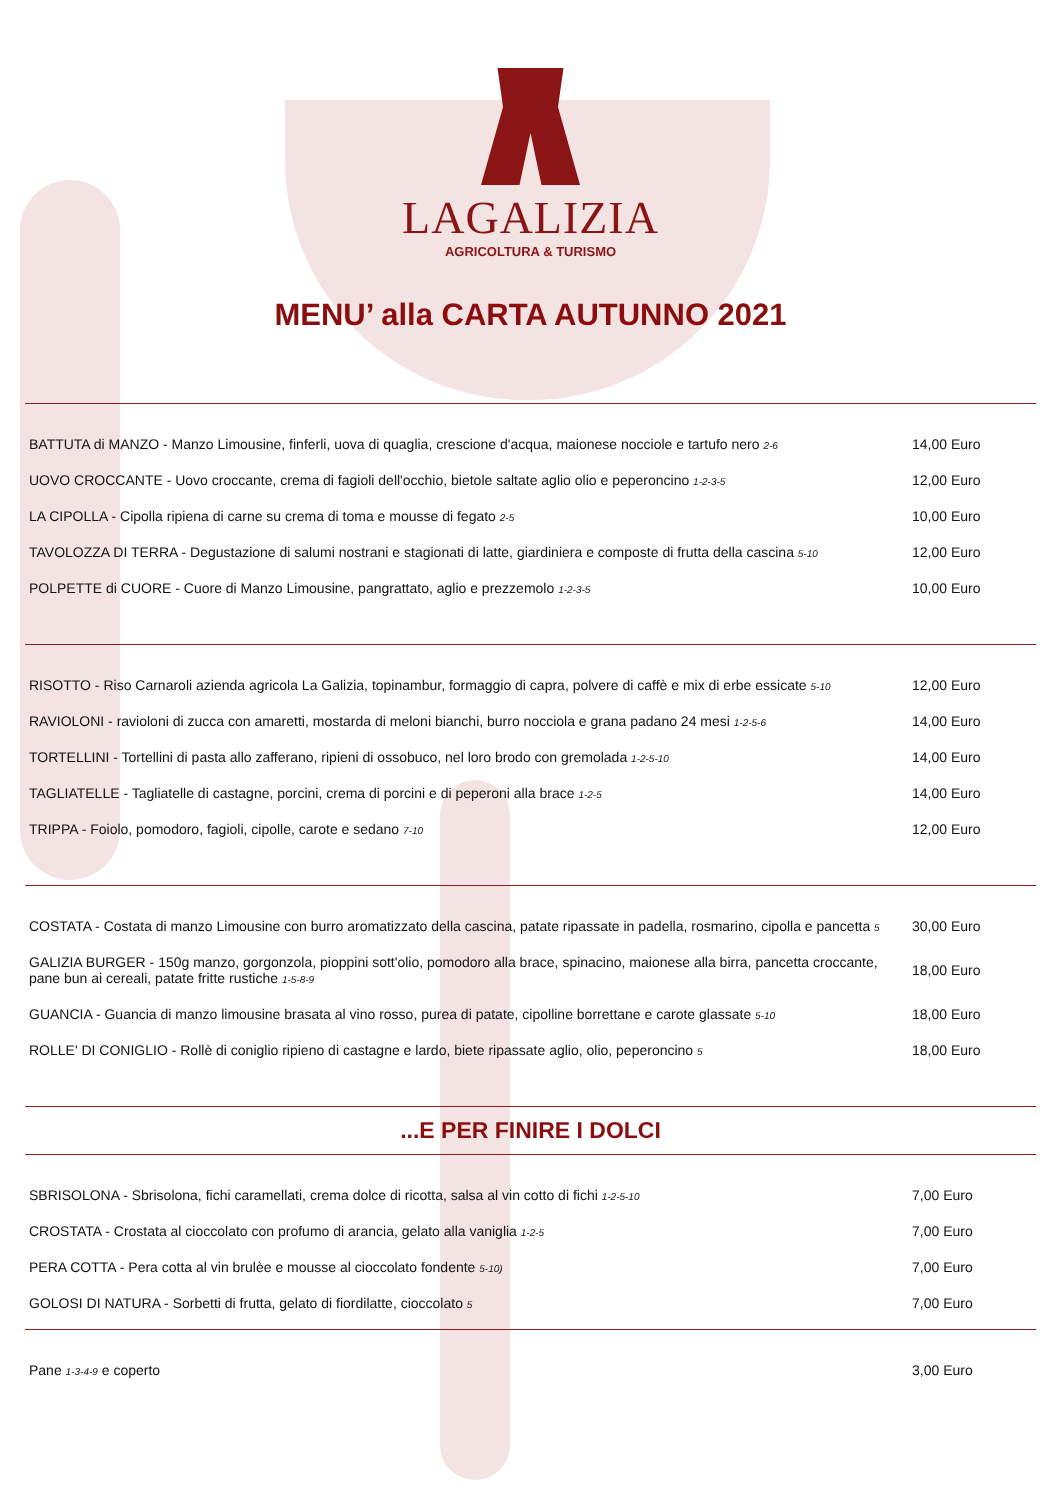LAGALIZIA
AGRICOLTURA & TURISMO
MENU’ alla CARTA AUTUNNO 2021
| BATTUTA di MANZO - Manzo Limousine, finferli, uova di quaglia, crescione d'acqua, maionese nocciole e tartufo nero 2-6 | 14,00 Euro |
| UOVO CROCCANTE - Uovo croccante, crema di fagioli dell'occhio, bietole saltate aglio olio e peperoncino 1-2-3-5 | 12,00 Euro |
| LA CIPOLLA - Cipolla ripiena di carne su crema di toma e mousse di fegato 2-5 | 10,00 Euro |
| TAVOLOZZA DI TERRA - Degustazione di salumi nostrani e stagionati di latte, giardiniera e composte di frutta della cascina 5-10 | 12,00 Euro |
| POLPETTE di CUORE - Cuore di Manzo Limousine, pangrattato, aglio e prezzemolo 1-2-3-5 | 10,00 Euro |
| RISOTTO - Riso Carnaroli azienda agricola La Galizia, topinambur, formaggio di capra, polvere di caffè e mix di erbe essicate 5-10 | 12,00 Euro |
| RAVIOLONI - ravioloni di zucca con amaretti, mostarda di meloni bianchi, burro nocciola e grana padano 24 mesi 1-2-5-6 | 14,00 Euro |
| TORTELLINI - Tortellini di pasta allo zafferano, ripieni di ossobuco, nel loro brodo con gremolada 1-2-5-10 | 14,00 Euro |
| TAGLIATELLE - Tagliatelle di castagne, porcini, crema di porcini e di peperoni alla brace 1-2-5 | 14,00 Euro |
| TRIPPA - Foiolo, pomodoro, fagioli, cipolle, carote e sedano 7-10 | 12,00 Euro |
| COSTATA - Costata di manzo Limousine con burro aromatizzato della cascina, patate ripassate in padella, rosmarino, cipolla e pancetta 5 | 30,00 Euro |
| GALIZIA BURGER - 150g manzo, gorgonzola, pioppini sott'olio, pomodoro alla brace, spinacino, maionese alla birra, pancetta croccante, pane bun ai cereali, patate fritte rustiche 1-5-8-9 | 18,00 Euro |
| GUANCIA - Guancia di manzo limousine brasata al vino rosso, purea di patate, cipolline borrettane e carote glassate 5-10 | 18,00 Euro |
| ROLLE' DI CONIGLIO - Rollè di coniglio ripieno di castagne e lardo, biete ripassate aglio, olio, peperoncino 5 | 18,00 Euro |
...E PER FINIRE I DOLCI
| SBRISOLONA - Sbrisolona, fichi caramellati, crema dolce di ricotta, salsa al vin cotto di fichi 1-2-5-10 | 7,00 Euro |
| CROSTATA - Crostata al cioccolato con profumo di arancia, gelato alla vaniglia 1-2-5 | 7,00 Euro |
| PERA COTTA - Pera cotta al vin brulèe e mousse al cioccolato fondente 5-10) | 7,00 Euro |
| GOLOSI DI NATURA - Sorbetti di frutta, gelato di fiordilatte, cioccolato 5 | 7,00 Euro |
| Pane 1-3-4-9 e coperto | 3,00 Euro |